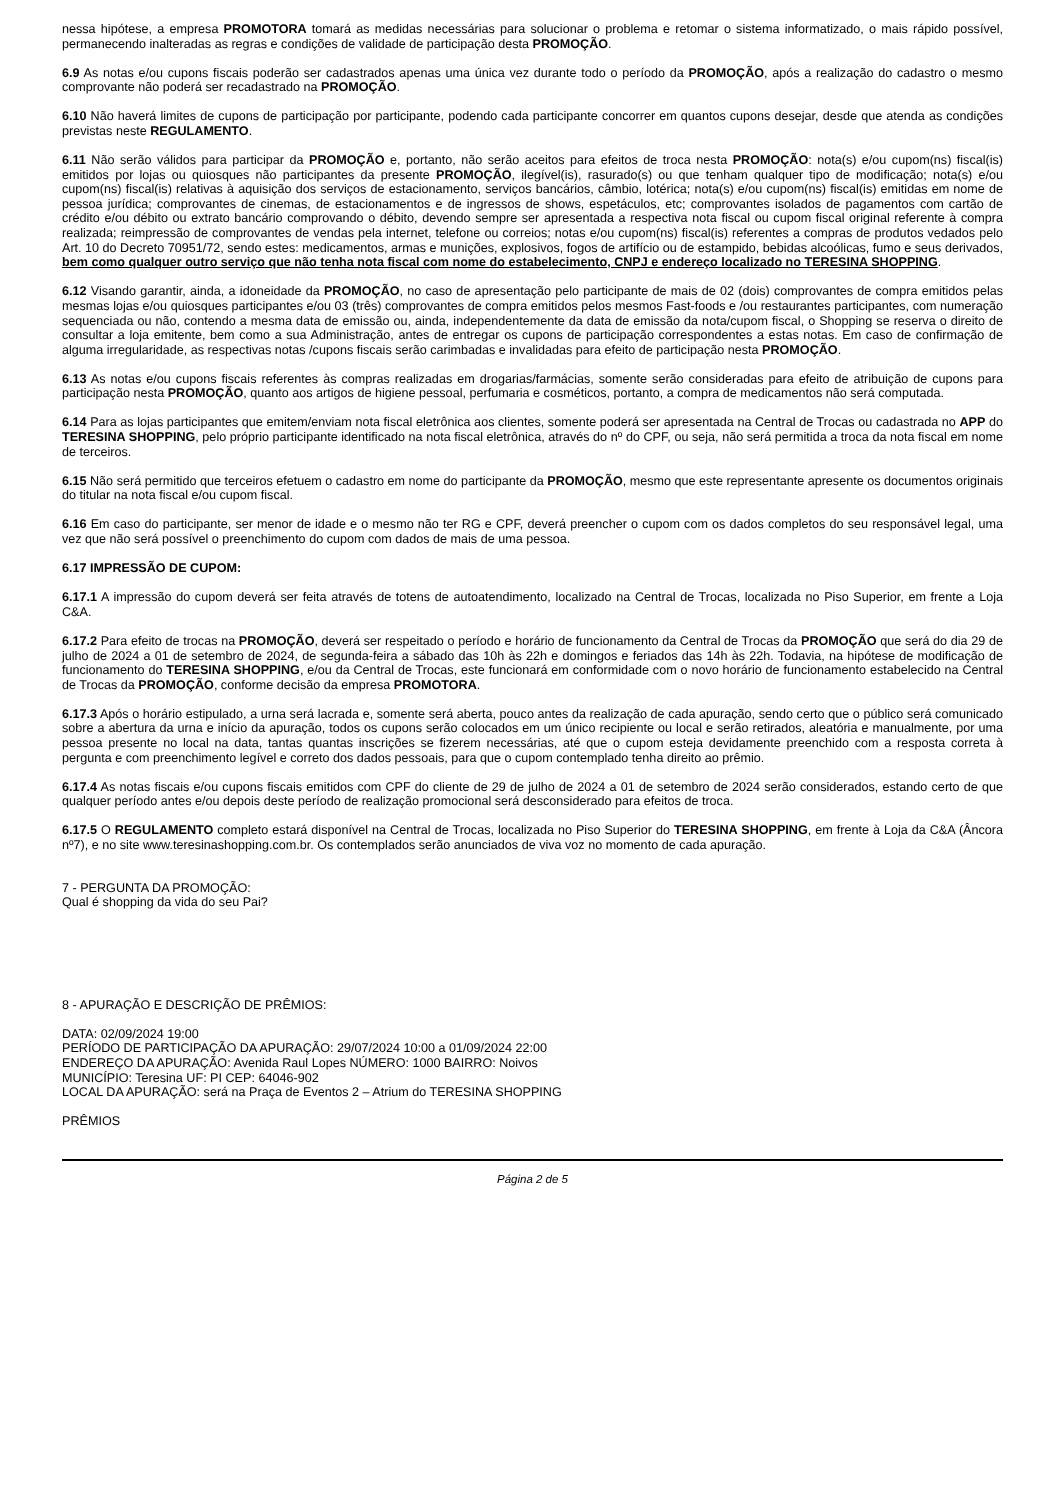nessa hipótese, a empresa PROMOTORA tomará as medidas necessárias para solucionar o problema e retomar o sistema informatizado, o mais rápido possível, permanecendo inalteradas as regras e condições de validade de participação desta PROMOÇÃO.
6.9 As notas e/ou cupons fiscais poderão ser cadastrados apenas uma única vez durante todo o período da PROMOÇÃO, após a realização do cadastro o mesmo comprovante não poderá ser recadastrado na PROMOÇÃO.
6.10 Não haverá limites de cupons de participação por participante, podendo cada participante concorrer em quantos cupons desejar, desde que atenda as condições previstas neste REGULAMENTO.
6.11 Não serão válidos para participar da PROMOÇÃO e, portanto, não serão aceitos para efeitos de troca nesta PROMOÇÃO: nota(s) e/ou cupom(ns) fiscal(is) emitidos por lojas ou quiosques não participantes da presente PROMOÇÃO, ilegível(is), rasurado(s) ou que tenham qualquer tipo de modificação; nota(s) e/ou cupom(ns) fiscal(is) relativas à aquisição dos serviços de estacionamento, serviços bancários, câmbio, lotérica; nota(s) e/ou cupom(ns) fiscal(is) emitidas em nome de pessoa jurídica; comprovantes de cinemas, de estacionamentos e de ingressos de shows, espetáculos, etc; comprovantes isolados de pagamentos com cartão de crédito e/ou débito ou extrato bancário comprovando o débito, devendo sempre ser apresentada a respectiva nota fiscal ou cupom fiscal original referente à compra realizada; reimpressão de comprovantes de vendas pela internet, telefone ou correios; notas e/ou cupom(ns) fiscal(is) referentes a compras de produtos vedados pelo Art. 10 do Decreto 70951/72, sendo estes: medicamentos, armas e munições, explosivos, fogos de artifício ou de estampido, bebidas alcoólicas, fumo e seus derivados, bem como qualquer outro serviço que não tenha nota fiscal com nome do estabelecimento, CNPJ e endereço localizado no TERESINA SHOPPING.
6.12 Visando garantir, ainda, a idoneidade da PROMOÇÃO, no caso de apresentação pelo participante de mais de 02 (dois) comprovantes de compra emitidos pelas mesmas lojas e/ou quiosques participantes e/ou 03 (três) comprovantes de compra emitidos pelos mesmos Fast-foods e /ou restaurantes participantes, com numeração sequenciada ou não, contendo a mesma data de emissão ou, ainda, independentemente da data de emissão da nota/cupom fiscal, o Shopping se reserva o direito de consultar a loja emitente, bem como a sua Administração, antes de entregar os cupons de participação correspondentes a estas notas. Em caso de confirmação de alguma irregularidade, as respectivas notas /cupons fiscais serão carimbadas e invalidadas para efeito de participação nesta PROMOÇÃO.
6.13 As notas e/ou cupons fiscais referentes às compras realizadas em drogarias/farmácias, somente serão consideradas para efeito de atribuição de cupons para participação nesta PROMOÇÃO, quanto aos artigos de higiene pessoal, perfumaria e cosméticos, portanto, a compra de medicamentos não será computada.
6.14 Para as lojas participantes que emitem/enviam nota fiscal eletrônica aos clientes, somente poderá ser apresentada na Central de Trocas ou cadastrada no APP do TERESINA SHOPPING, pelo próprio participante identificado na nota fiscal eletrônica, através do nº do CPF, ou seja, não será permitida a troca da nota fiscal em nome de terceiros.
6.15 Não será permitido que terceiros efetuem o cadastro em nome do participante da PROMOÇÃO, mesmo que este representante apresente os documentos originais do titular na nota fiscal e/ou cupom fiscal.
6.16 Em caso do participante, ser menor de idade e o mesmo não ter RG e CPF, deverá preencher o cupom com os dados completos do seu responsável legal, uma vez que não será possível o preenchimento do cupom com dados de mais de uma pessoa.
6.17 IMPRESSÃO DE CUPOM:
6.17.1 A impressão do cupom deverá ser feita através de totens de autoatendimento, localizado na Central de Trocas, localizada no Piso Superior, em frente a Loja C&A.
6.17.2 Para efeito de trocas na PROMOÇÃO, deverá ser respeitado o período e horário de funcionamento da Central de Trocas da PROMOÇÃO que será do dia 29 de julho de 2024 a 01 de setembro de 2024, de segunda-feira a sábado das 10h às 22h e domingos e feriados das 14h às 22h. Todavia, na hipótese de modificação de funcionamento do TERESINA SHOPPING, e/ou da Central de Trocas, este funcionará em conformidade com o novo horário de funcionamento estabelecido na Central de Trocas da PROMOÇÃO, conforme decisão da empresa PROMOTORA.
6.17.3 Após o horário estipulado, a urna será lacrada e, somente será aberta, pouco antes da realização de cada apuração, sendo certo que o público será comunicado sobre a abertura da urna e início da apuração, todos os cupons serão colocados em um único recipiente ou local e serão retirados, aleatória e manualmente, por uma pessoa presente no local na data, tantas quantas inscrições se fizerem necessárias, até que o cupom esteja devidamente preenchido com a resposta correta à pergunta e com preenchimento legível e correto dos dados pessoais, para que o cupom contemplado tenha direito ao prêmio.
6.17.4 As notas fiscais e/ou cupons fiscais emitidos com CPF do cliente de 29 de julho de 2024 a 01 de setembro de 2024 serão considerados, estando certo de que qualquer período antes e/ou depois deste período de realização promocional será desconsiderado para efeitos de troca.
6.17.5 O REGULAMENTO completo estará disponível na Central de Trocas, localizada no Piso Superior do TERESINA SHOPPING, em frente à Loja da C&A (Âncora nº7), e no site www.teresinashopping.com.br. Os contemplados serão anunciados de viva voz no momento de cada apuração.
7 - PERGUNTA DA PROMOÇÃO:
Qual é shopping da vida do seu Pai?
8 - APURAÇÃO E DESCRIÇÃO DE PRÊMIOS:
DATA: 02/09/2024 19:00
PERÍODO DE PARTICIPAÇÃO DA APURAÇÃO: 29/07/2024 10:00 a 01/09/2024 22:00
ENDEREÇO DA APURAÇÃO: Avenida Raul Lopes NÚMERO: 1000 BAIRRO: Noivos
MUNICÍPIO: Teresina UF: PI CEP: 64046-902
LOCAL DA APURAÇÃO: será na Praça de Eventos 2 – Atrium do TERESINA SHOPPING
PRÊMIOS
Página 2 de 5